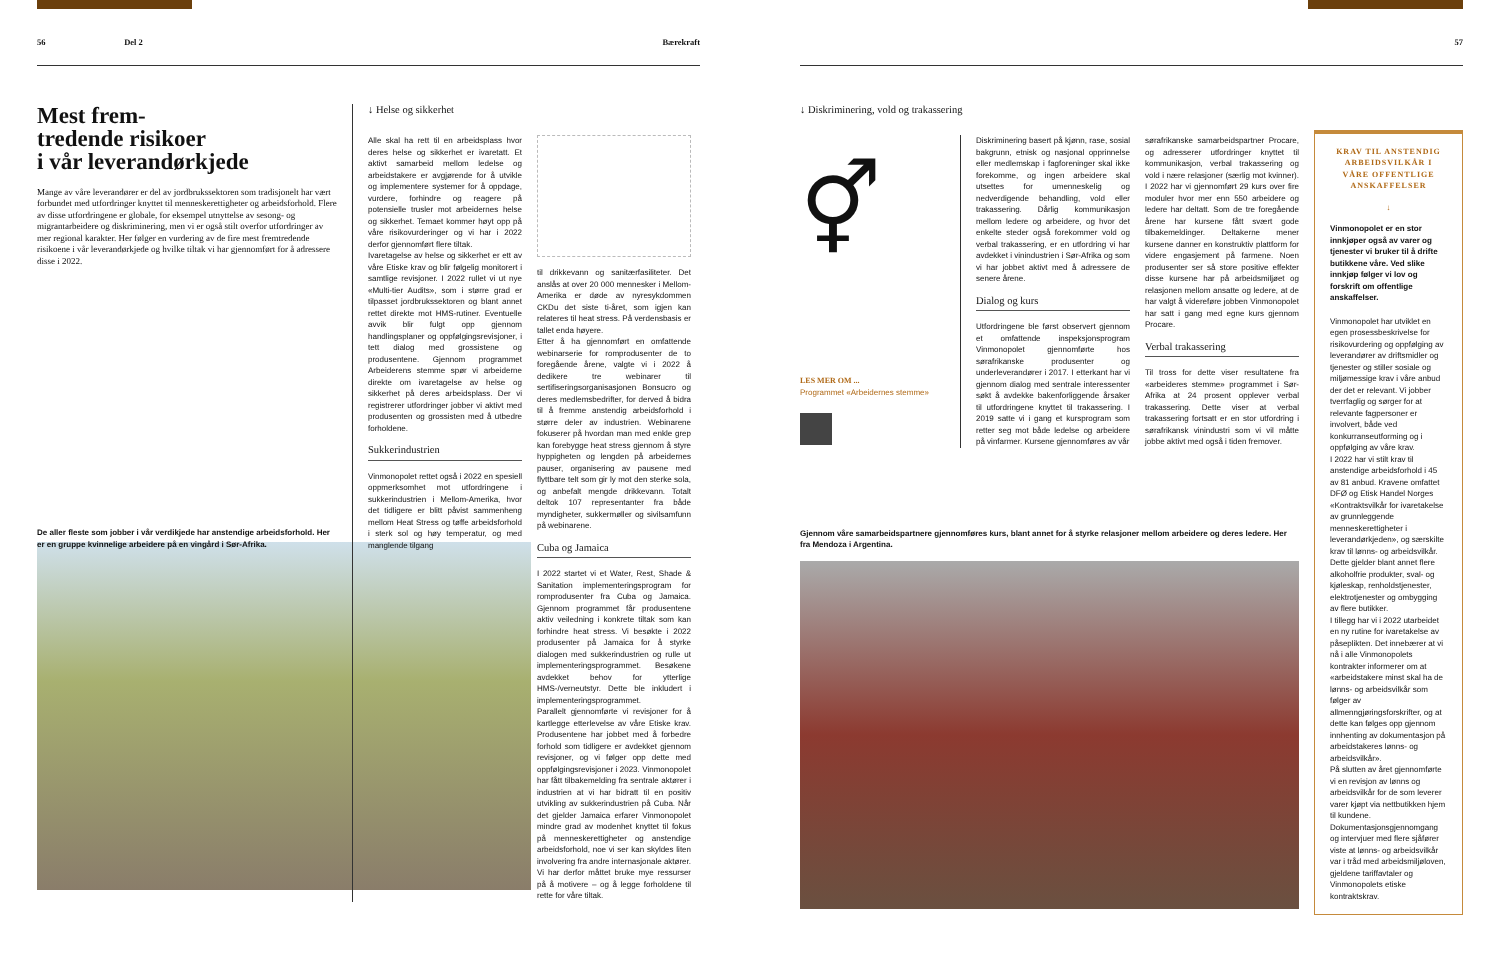56 Del 2 Bærekraft
Mest frem-
tredende risikoer
i vår leverandørkjede
Mange av våre leverandører er del av jordbrukssektoren som tradisjonelt har vært forbundet med utfordringer knyttet til menneskerettigheter og arbeidsforhold. Flere av disse utfordringene er globale, for eksempel utnyttelse av sesong- og migrantarbeidere og diskriminering, men vi er også stilt overfor utfordringer av mer regional karakter. Her følger en vurdering av de fire mest fremtredende risikoene i vår leverandørkjede og hvilke tiltak vi har gjennomført for å adressere disse i 2022.
De aller fleste som jobber i vår verdikjede har anstendige arbeidsforhold. Her er en gruppe kvinnelige arbeidere på en vingård i Sør-Afrika.
↓ Helse og sikkerhet
Alle skal ha rett til en arbeidsplass hvor deres helse og sikkerhet er ivaretatt. Et aktivt samarbeid mellom ledelse og arbeidstakere er avgjørende for å utvikle og implementere systemer for å oppdage, vurdere, forhindre og reagere på potensielle trusler mot arbeidernes helse og sikkerhet. Temaet kommer høyt opp på våre risikovurderinger og vi har i 2022 derfor gjennomført flere tiltak.
Ivaretagelse av helse og sikkerhet er ett av våre Etiske krav og blir følgelig monitorert i samtlige revisjoner. I 2022 rullet vi ut nye «Multi-tier Audits», som i større grad er tilpasset jordbrukssektoren og blant annet rettet direkte mot HMS-rutiner. Eventuelle avvik blir fulgt opp gjennom handlingsplaner og oppfølgingsrevisjoner, i tett dialog med grossistene og produsentene. Gjennom programmet Arbeiderens stemme spør vi arbeiderne direkte om ivaretagelse av helse og sikkerhet på deres arbeidsplass. Der vi registrerer utfordringer jobber vi aktivt med produsenten og grossisten med å utbedre forholdene.
Sukkerindustrien
Vinmonopolet rettet også i 2022 en spesiell oppmerksomhet mot utfordringene i sukkerindustrien i Mellom-Amerika, hvor det tidligere er blitt påvist sammenheng mellom Heat Stress og tøffe arbeidsforhold i sterk sol og høy temperatur, og med manglende tilgang
til drikkevann og sanitærfasiliteter. Det anslås at over 20 000 mennesker i Mellom-Amerika er døde av nyresykdommen CKDu det siste ti-året, som igjen kan relateres til heat stress. På verdensbasis er tallet enda høyere.
Etter å ha gjennomført en omfattende webinarserie for romprodusenter de to foregående årene, valgte vi i 2022 å dedikere tre webinarer til sertifiseringsorganisasjonen Bonsucro og deres medlemsbedrifter, for derved å bidra til å fremme anstendig arbeidsforhold i større deler av industrien. Webinarene fokuserer på hvordan man med enkle grep kan forebygge heat stress gjennom å styre hyppigheten og lengden på arbeidernes pauser, organisering av pausene med flyttbare telt som gir ly mot den sterke sola, og anbefalt mengde drikkevann. Totalt deltok 107 representanter fra både myndigheter, sukkermøller og sivilsamfunn på webinarene.
Cuba og Jamaica
I 2022 startet vi et Water, Rest, Shade & Sanitation implementeringsprogram for romprodusenter fra Cuba og Jamaica. Gjennom programmet får produsentene aktiv veiledning i konkrete tiltak som kan forhindre heat stress. Vi besøkte i 2022 produsenter på Jamaica for å styrke dialogen med sukkerindustrien og rulle ut implementeringsprogrammet. Besøkene avdekket behov for ytterlige HMS-/verneutstyr. Dette ble inkludert i implementeringsprogrammet.
Parallelt gjennomførte vi revisjoner for å kartlegge etterlevelse av våre Etiske krav. Produsentene har jobbet med å forbedre forhold som tidligere er avdekket gjennom revisjoner, og vi følger opp dette med oppfølgingsrevisjoner i 2023. Vinmonopolet har fått tilbakemelding fra sentrale aktører i industrien at vi har bidratt til en positiv utvikling av sukkerindustrien på Cuba. Når det gjelder Jamaica erfarer Vinmonopolet mindre grad av modenhet knyttet til fokus på menneskerettigheter og anstendige arbeidsforhold, noe vi ser kan skyldes liten involvering fra andre internasjonale aktører. Vi har derfor måttet bruke mye ressurser på å motivere – og å legge forholdene til rette for våre tiltak.
57
↓ Diskriminering, vold og trakassering
⚥
LES MER OM ...
Programmet «Arbeidernes stemme»
Diskriminering basert på kjønn, rase, sosial bakgrunn, etnisk og nasjonal opprinnelse eller medlemskap i fagforeninger skal ikke forekomme, og ingen arbeidere skal utsettes for umenneskelig og nedverdigende behandling, vold eller trakassering. Dårlig kommunikasjon mellom ledere og arbeidere, og hvor det enkelte steder også forekommer vold og verbal trakassering, er en utfordring vi har avdekket i vinindustrien i Sør-Afrika og som vi har jobbet aktivt med å adressere de senere årene.
Dialog og kurs
Utfordringene ble først observert gjennom et omfattende inspeksjonsprogram Vinmonopolet gjennomførte hos sørafrikanske produsenter og underleverandører i 2017. I etterkant har vi gjennom dialog med sentrale interessenter søkt å avdekke bakenforliggende årsaker til utfordringene knyttet til trakassering. I 2019 satte vi i gang et kursprogram som retter seg mot både ledelse og arbeidere på vinfarmer. Kursene gjennomføres av vår
sørafrikanske samarbeidspartner Procare, og adresserer utfordringer knyttet til kommunikasjon, verbal trakassering og vold i nære relasjoner (særlig mot kvinner). I 2022 har vi gjennomført 29 kurs over fire moduler hvor mer enn 550 arbeidere og ledere har deltatt. Som de tre foregående årene har kursene fått svært gode tilbakemeldinger. Deltakerne mener kursene danner en konstruktiv plattform for videre engasjement på farmene. Noen produsenter ser så store positive effekter disse kursene har på arbeidsmiljøet og relasjonen mellom ansatte og ledere, at de har valgt å videreføre jobben Vinmonopolet har satt i gang med egne kurs gjennom Procare.
Verbal trakassering
Til tross for dette viser resultatene fra «arbeideres stemme» programmet i Sør-Afrika at 24 prosent opplever verbal trakassering. Dette viser at verbal trakassering fortsatt er en stor utfordring i sørafrikansk vinindustri som vi vil måtte jobbe aktivt med også i tiden fremover.
Gjennom våre samarbeidspartnere gjennomføres kurs, blant annet for å styrke relasjoner mellom arbeidere og deres ledere. Her fra Mendoza i Argentina.
KRAV TIL ANSTENDIG ARBEIDSVILKÅR I VÅRE OFFENTLIGE ANSKAFFELSER
↓
Vinmonopolet er en stor innkjøper også av varer og tjenester vi bruker til å drifte butikkene våre. Ved slike innkjøp følger vi lov og forskrift om offentlige anskaffelser.
Vinmonopolet har utviklet en egen prosessbeskrivelse for risikovurdering og oppfølging av leverandører av driftsmidler og tjenester og stiller sosiale og miljømessige krav i våre anbud der det er relevant. Vi jobber tverrfaglig og sørger for at relevante fagpersoner er involvert, både ved konkurranseutforming og i oppfølging av våre krav.
I 2022 har vi stilt krav til anstendige arbeidsforhold i 45 av 81 anbud. Kravene omfattet DFØ og Etisk Handel Norges «Kontraktsvilkår for ivaretakelse av grunnleggende menneskerettigheter i leverandørkjeden», og særskilte krav til lønns- og arbeidsvilkår. Dette gjelder blant annet flere alkoholfrie produkter, sval- og kjøleskap, renholdstjenester, elektrotjenester og ombygging av flere butikker.
I tillegg har vi i 2022 utarbeidet en ny rutine for ivaretakelse av påseplikten. Det innebærer at vi nå i alle Vinmonopolets kontrakter informerer om at «arbeidstakere minst skal ha de lønns- og arbeidsvilkår som følger av allmenngjøringsforskrifter, og at dette kan følges opp gjennom innhenting av dokumentasjon på arbeidstakeres lønns- og arbeidsvilkår».
På slutten av året gjennomførte vi en revisjon av lønns og arbeidsvilkår for de som leverer varer kjøpt via nettbutikken hjem til kundene. Dokumentasjonsgjennomgang og intervjuer med flere sjåfører viste at lønns- og arbeidsvilkår var i tråd med arbeidsmiljøloven, gjeldene tariffavtaler og Vinmonopolets etiske kontraktskrav.